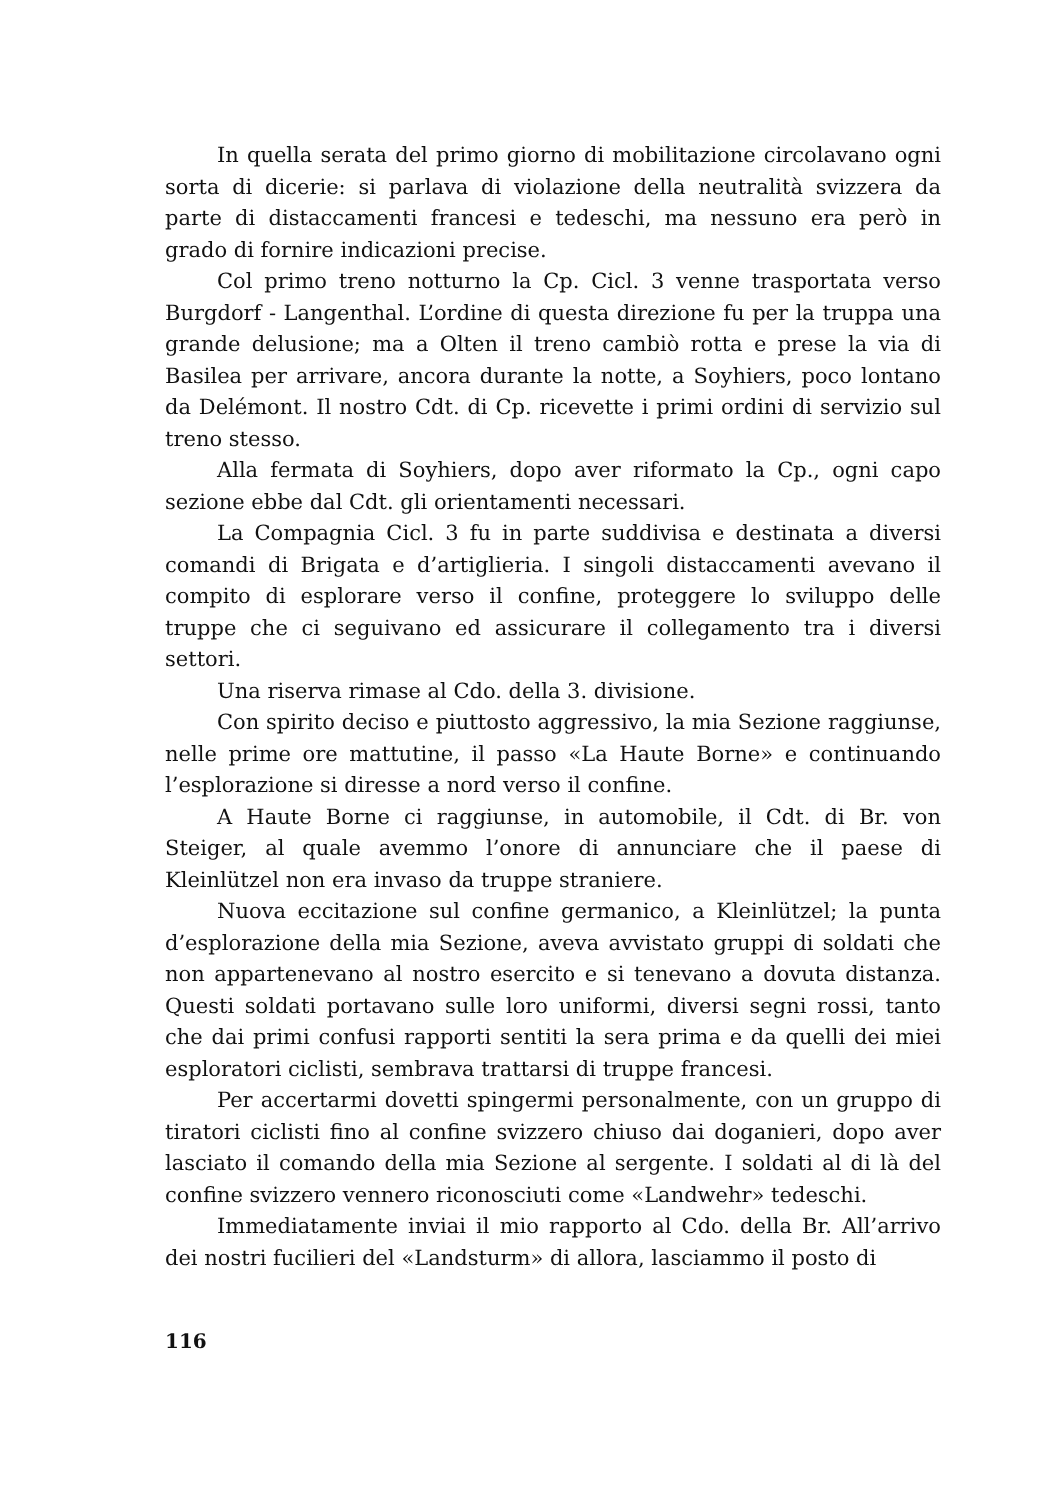In quella serata del primo giorno di mobilitazione circolavano ogni sorta di dicerie: si parlava di violazione della neutralità svizzera da parte di distaccamenti francesi e tedeschi, ma nessuno era però in grado di fornire indicazioni precise.
Col primo treno notturno la Cp. Cicl. 3 venne trasportata verso Burgdorf - Langenthal. L’ordine di questa direzione fu per la truppa una grande delusione; ma a Olten il treno cambiò rotta e prese la via di Basilea per arrivare, ancora durante la notte, a Soyhiers, poco lontano da Delémont. Il nostro Cdt. di Cp. ricevette i primi ordini di servizio sul treno stesso.
Alla fermata di Soyhiers, dopo aver riformato la Cp., ogni capo sezione ebbe dal Cdt. gli orientamenti necessari.
La Compagnia Cicl. 3 fu in parte suddivisa e destinata a diversi comandi di Brigata e d’artiglieria. I singoli distaccamenti avevano il compito di esplorare verso il confine, proteggere lo sviluppo delle truppe che ci seguivano ed assicurare il collegamento tra i diversi settori.
Una riserva rimase al Cdo. della 3. divisione.
Con spirito deciso e piuttosto aggressivo, la mia Sezione raggiunse, nelle prime ore mattutine, il passo «La Haute Borne» e continuando l’esplorazione si diresse a nord verso il confine.
A Haute Borne ci raggiunse, in automobile, il Cdt. di Br. von Steiger, al quale avemmo l’onore di annunciare che il paese di Kleinlützel non era invaso da truppe straniere.
Nuova eccitazione sul confine germanico, a Kleinlützel; la punta d’esplorazione della mia Sezione, aveva avvistato gruppi di soldati che non appartenevano al nostro esercito e si tenevano a dovuta distanza. Questi soldati portavano sulle loro uniformi, diversi segni rossi, tanto che dai primi confusi rapporti sentiti la sera prima e da quelli dei miei esploratori ciclisti, sembrava trattarsi di truppe francesi.
Per accertarmi dovetti spingermi personalmente, con un gruppo di tiratori ciclisti fino al confine svizzero chiuso dai doganieri, dopo aver lasciato il comando della mia Sezione al sergente. I soldati al di là del confine svizzero vennero riconosciuti come «Landwehr» tedeschi.
Immediatamente inviai il mio rapporto al Cdo. della Br. All’arrivo dei nostri fucilieri del «Landsturm» di allora, lasciammo il posto di
116